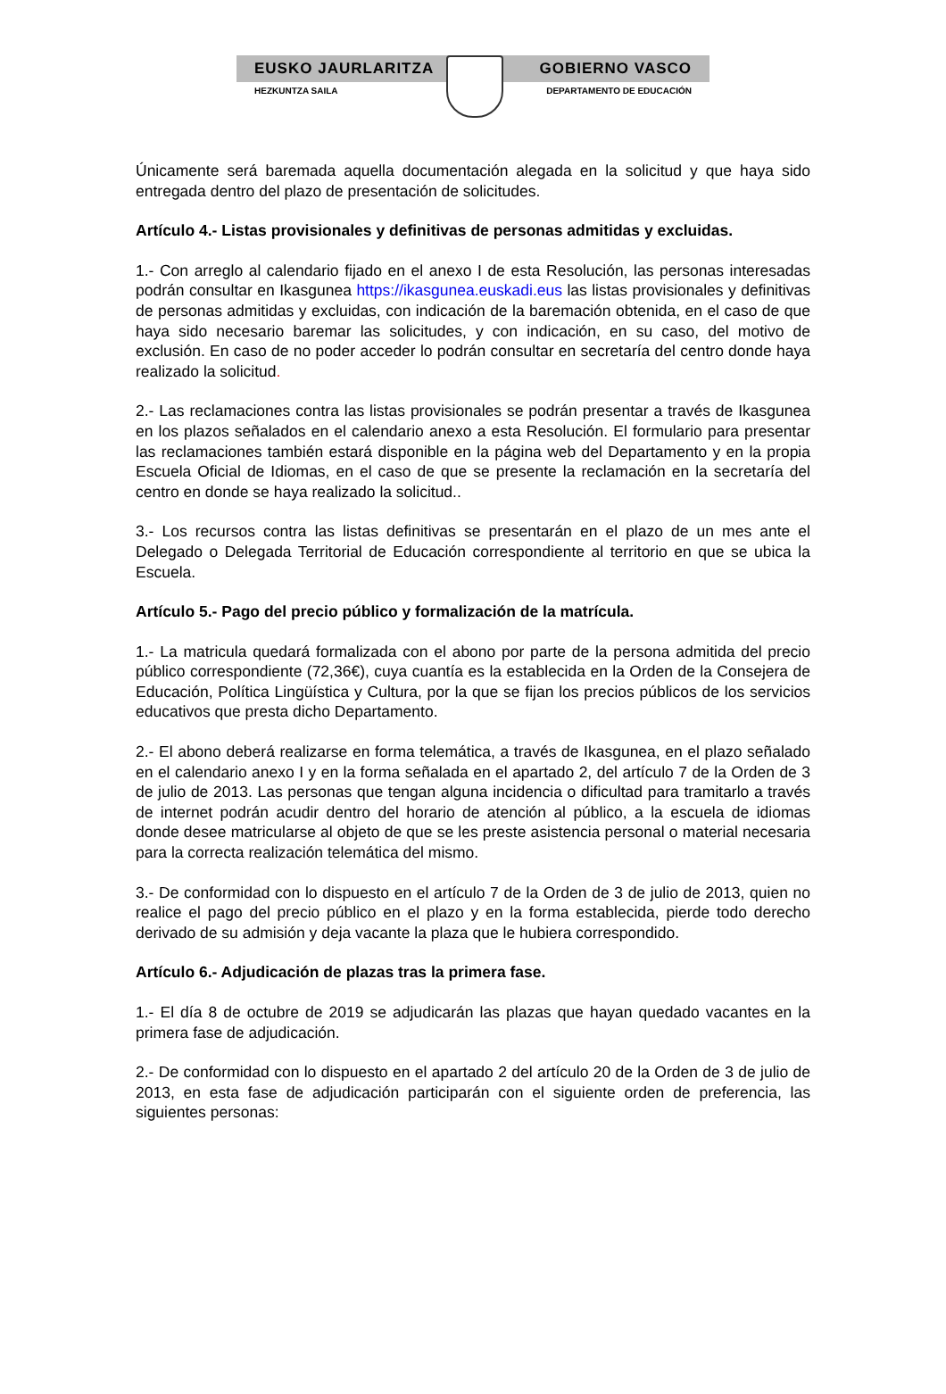EUSKO JAURLARITZA GOBIERNO VASCO
HEZKUNTZA SAILA DEPARTAMENTO DE EDUCACIÓN
Únicamente será baremada aquella documentación alegada en la solicitud y que haya sido entregada dentro del plazo de presentación de solicitudes.
Artículo 4.- Listas provisionales y definitivas de personas admitidas y excluidas.
1.- Con arreglo al calendario fijado en el anexo I de esta Resolución, las personas interesadas podrán consultar en Ikasgunea https://ikasgunea.euskadi.eus las listas provisionales y definitivas de personas admitidas y excluidas, con indicación de la baremación obtenida, en el caso de que haya sido necesario baremar las solicitudes, y con indicación, en su caso, del motivo de exclusión. En caso de no poder acceder lo podrán consultar en secretaría del centro donde haya realizado la solicitud.
2.- Las reclamaciones contra las listas provisionales se podrán presentar a través de Ikasgunea en los plazos señalados en el calendario anexo a esta Resolución. El formulario para presentar las reclamaciones también estará disponible en la página web del Departamento y en la propia Escuela Oficial de Idiomas, en el caso de que se presente la reclamación en la secretaría del centro en donde se haya realizado la solicitud..
3.- Los recursos contra las listas definitivas se presentarán en el plazo de un mes ante el Delegado o Delegada Territorial de Educación correspondiente al territorio en que se ubica la Escuela.
Artículo 5.- Pago del precio público y formalización de la matrícula.
1.- La matricula quedará formalizada con el abono por parte de la persona admitida del precio público correspondiente (72,36€), cuya cuantía es la establecida en la Orden de la Consejera de Educación, Política Lingüística y Cultura, por la que se fijan los precios públicos de los servicios educativos que presta dicho Departamento.
2.- El abono deberá realizarse en forma telemática, a través de Ikasgunea, en el plazo señalado en el calendario anexo I y en la forma señalada en el apartado 2, del artículo 7 de la Orden de 3 de julio de 2013. Las personas que tengan alguna incidencia o dificultad para tramitarlo a través de internet podrán acudir dentro del horario de atención al público, a la escuela de idiomas donde desee matricularse al objeto de que se les preste asistencia personal o material necesaria para la correcta realización telemática del mismo.
3.- De conformidad con lo dispuesto en el artículo 7 de la Orden de 3 de julio de 2013, quien no realice el pago del precio público en el plazo y en la forma establecida, pierde todo derecho derivado de su admisión y deja vacante la plaza que le hubiera correspondido.
Artículo 6.- Adjudicación de plazas tras la primera fase.
1.- El día 8 de octubre de 2019 se adjudicarán las plazas que hayan quedado vacantes en la primera fase de adjudicación.
2.- De conformidad con lo dispuesto en el apartado 2 del artículo 20 de la Orden de 3 de julio de 2013, en esta fase de adjudicación participarán con el siguiente orden de preferencia, las siguientes personas: